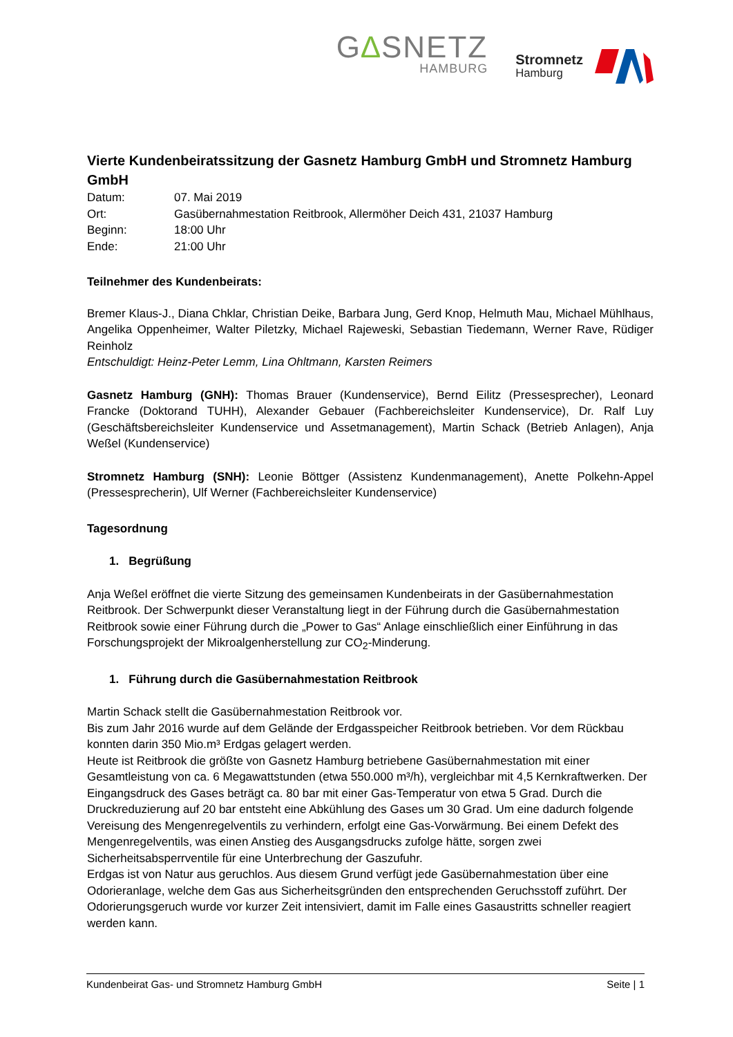G∆SNETZ
HAMBURG
Stromnetz
Hamburg
Vierte Kundenbeiratssitzung der Gasnetz Hamburg GmbH und Stromnetz Hamburg GmbH
Datum: 07. Mai 2019 Ort: Gasübernahmestation Reitbrook, Allermöher Deich 431, 21037 Hamburg Beginn: 18:00 Uhr Ende: 21:00 Uhr
Teilnehmer des Kundenbeirats:
Bremer Klaus-J., Diana Chklar, Christian Deike, Barbara Jung, Gerd Knop, Helmuth Mau, Michael Mühlhaus, Angelika Oppenheimer, Walter Piletzky, Michael Rajeweski, Sebastian Tiedemann, Werner Rave, Rüdiger Reinholz
Entschuldigt: Heinz-Peter Lemm, Lina Ohltmann, Karsten Reimers
Gasnetz Hamburg (GNH): Thomas Brauer (Kundenservice), Bernd Eilitz (Pressesprecher), Leonard Francke (Doktorand TUHH), Alexander Gebauer (Fachbereichsleiter Kundenservice), Dr. Ralf Luy (Geschäftsbereichsleiter Kundenservice und Assetmanagement), Martin Schack (Betrieb Anlagen), Anja Weßel (Kundenservice)
Stromnetz Hamburg (SNH): Leonie Böttger (Assistenz Kundenmanagement), Anette Polkehn-Appel (Pressesprecherin), Ulf Werner (Fachbereichsleiter Kundenservice)
Tagesordnung
1. Begrüßung
Anja Weßel eröffnet die vierte Sitzung des gemeinsamen Kundenbeirats in der Gasübernahmestation Reitbrook. Der Schwerpunkt dieser Veranstaltung liegt in der Führung durch die Gasübernahmestation Reitbrook sowie einer Führung durch die „Power to Gas“ Anlage einschließlich einer Einführung in das Forschungsprojekt der Mikroalgenherstellung zur CO<sub>2</sub>-Minderung.
1. Führung durch die Gasübernahmestation Reitbrook
Martin Schack stellt die Gasübernahmestation Reitbrook vor.
Bis zum Jahr 2016 wurde auf dem Gelände der Erdgasspeicher Reitbrook betrieben. Vor dem Rückbau konnten darin 350 Mio.m³ Erdgas gelagert werden.
Heute ist Reitbrook die größte von Gasnetz Hamburg betriebene Gasübernahmestation mit einer Gesamtleistung von ca. 6 Megawattstunden (etwa 550.000 m³/h), vergleichbar mit 4,5 Kernkraftwerken. Der Eingangsdruck des Gases beträgt ca. 80 bar mit einer Gas-Temperatur von etwa 5 Grad. Durch die Druckreduzierung auf 20 bar entsteht eine Abkühlung des Gases um 30 Grad. Um eine dadurch folgende Vereisung des Mengenregelventils zu verhindern, erfolgt eine Gas-Vorwärmung. Bei einem Defekt des Mengenregelventils, was einen Anstieg des Ausgangsdrucks zufolge hätte, sorgen zwei Sicherheitsabsperrventile für eine Unterbrechung der Gaszufuhr.
Erdgas ist von Natur aus geruchlos. Aus diesem Grund verfügt jede Gasübernahmestation über eine Odorieranlage, welche dem Gas aus Sicherheitsgründen den entsprechenden Geruchsstoff zuführt. Der Odorierungsgeruch wurde vor kurzer Zeit intensiviert, damit im Falle eines Gasaustritts schneller reagiert werden kann.
Kundenbeirat Gas- und Stromnetz Hamburg GmbH Seite | 1